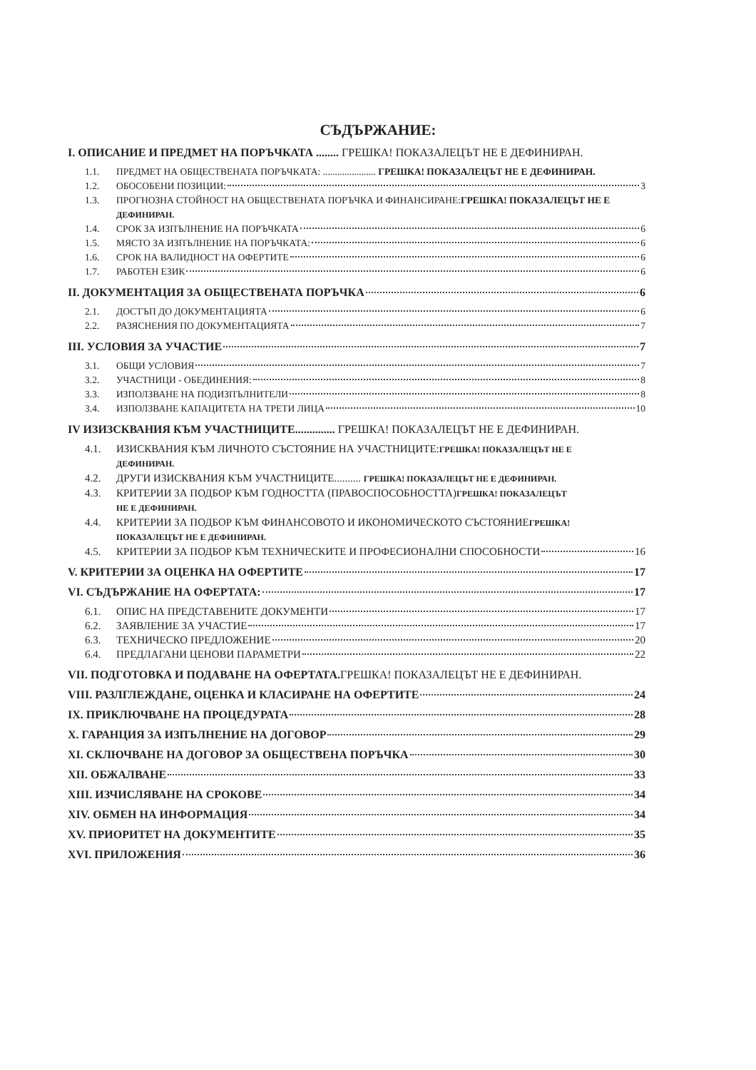СЪДЪРЖАНИЕ:
I. ОПИСАНИЕ И ПРЕДМЕТ НА ПОРЪЧКАТА ........ ГРЕШКА! ПОКАЗАЛЕЦЪТ НЕ Е ДЕФИНИРАН.
1.1. ПРЕДМЕТ НА ОБЩЕСТВЕНАТА ПОРЪЧКАТА: ...................... ГРЕШКА! ПОКАЗАЛЕЦЪТ НЕ Е ДЕФИНИРАН.
1.2. ОБОСОБЕНИ ПОЗИЦИИ: 3
1.3. ПРОГНОЗНА СТОЙНОСТ НА ОБЩЕСТВЕНАТА ПОРЪЧКА И ФИНАНСИРАНЕ:ГРЕШКА! ПОКАЗАЛЕЦЪТ НЕ Е
ДЕФИНИРАН.
1.4. СРОК ЗА ИЗПЪЛНЕНИЕ НА ПОРЪЧКАТА 6
1.5. МЯСТО ЗА ИЗПЪЛНЕНИЕ НА ПОРЪЧКАТА: 6
1.6. СРОК НА ВАЛИДНОСТ НА ОФЕРТИТЕ 6
1.7. РАБОТЕН ЕЗИК 6
II. ДОКУМЕНТАЦИЯ ЗА ОБЩЕСТВЕНАТА ПОРЪЧКА 6
2.1. ДОСТЪП ДО ДОКУМЕНТАЦИЯТА 6
2.2. РАЗЯСНЕНИЯ ПО ДОКУМЕНТАЦИЯТА 7
III. УСЛОВИЯ ЗА УЧАСТИЕ 7
3.1. ОБЩИ УСЛОВИЯ 7
3.2. УЧАСТНИЦИ - ОБЕДИНЕНИЯ: 8
3.3. ИЗПОЛЗВАНЕ НА ПОДИЗПЪЛНИТЕЛИ 8
3.4. ИЗПОЛЗВАНЕ КАПАЦИТЕТА НА ТРЕТИ ЛИЦА 10
IV ИЗИЗСКВАНИЯ КЪМ УЧАСТНИЦИТЕ.............. ГРЕШКА! ПОКАЗАЛЕЦЪТ НЕ Е ДЕФИНИРАН.
4.1. ИЗИСКВАНИЯ КЪМ ЛИЧНОТО СЪСТОЯНИЕ НА УЧАСТНИЦИТЕ:ГРЕШКА! ПОКАЗАЛЕЦЪТ НЕ Е
ДЕФИНИРАН.
4.2. ДРУГИ ИЗИСКВАНИЯ КЪМ УЧАСТНИЦИТЕ.......... ГРЕШКА! ПОКАЗАЛЕЦЪТ НЕ Е ДЕФИНИРАН.
4.3. КРИТЕРИИ ЗА ПОДБОР КЪМ ГОДНОСТТА (ПРАВОСПОСОБНОСТТА)ГРЕШКА! ПОКАЗАЛЕЦЪТ
НЕ Е ДЕФИНИРАН.
4.4. КРИТЕРИИ ЗА ПОДБОР КЪМ ФИНАНСОВОТО И ИКОНОМИЧЕСКОТО СЪСТОЯНИЕГРЕШКА!
ПОКАЗАЛЕЦЪТ НЕ Е ДЕФИНИРАН.
4.5. КРИТЕРИИ ЗА ПОДБОР КЪМ ТЕХНИЧЕСКИТЕ И ПРОФЕСИОНАЛНИ СПОСОБНОСТИ 16
V. КРИТЕРИИ ЗА ОЦЕНКА НА ОФЕРТИТЕ 17
VI. СЪДЪРЖАНИЕ НА ОФЕРТАТА: 17
6.1. ОПИС НА ПРЕДСТАВЕНИТЕ ДОКУМЕНТИ 17
6.2. ЗАЯВЛЕНИЕ ЗА УЧАСТИЕ 17
6.3. ТЕХНИЧЕСКО ПРЕДЛОЖЕНИЕ 20
6.4. ПРЕДЛАГАНИ ЦЕНОВИ ПАРАМЕТРИ 22
VII. ПОДГОТОВКА И ПОДАВАНЕ НА ОФЕРТАТА.ГРЕШКА! ПОКАЗАЛЕЦЪТ НЕ Е ДЕФИНИРАН.
VIII. РАЗЛГЛЕЖДАНЕ, ОЦЕНКА И КЛАСИРАНЕ НА ОФЕРТИТЕ 24
IX. ПРИКЛЮЧВАНЕ НА ПРОЦЕДУРАТА 28
X. ГАРАНЦИЯ ЗА ИЗПЪЛНЕНИЕ НА ДОГОВОР 29
XI. СКЛЮЧВАНЕ НА ДОГОВОР ЗА ОБЩЕСТВЕНА ПОРЪЧКА 30
XII. ОБЖАЛВАНЕ 33
XIII. ИЗЧИСЛЯВАНЕ НА СРОКОВЕ 34
XIV. ОБМЕН НА ИНФОРМАЦИЯ 34
XV. ПРИОРИТЕТ НА ДОКУМЕНТИТЕ 35
XVI. ПРИЛОЖЕНИЯ 36